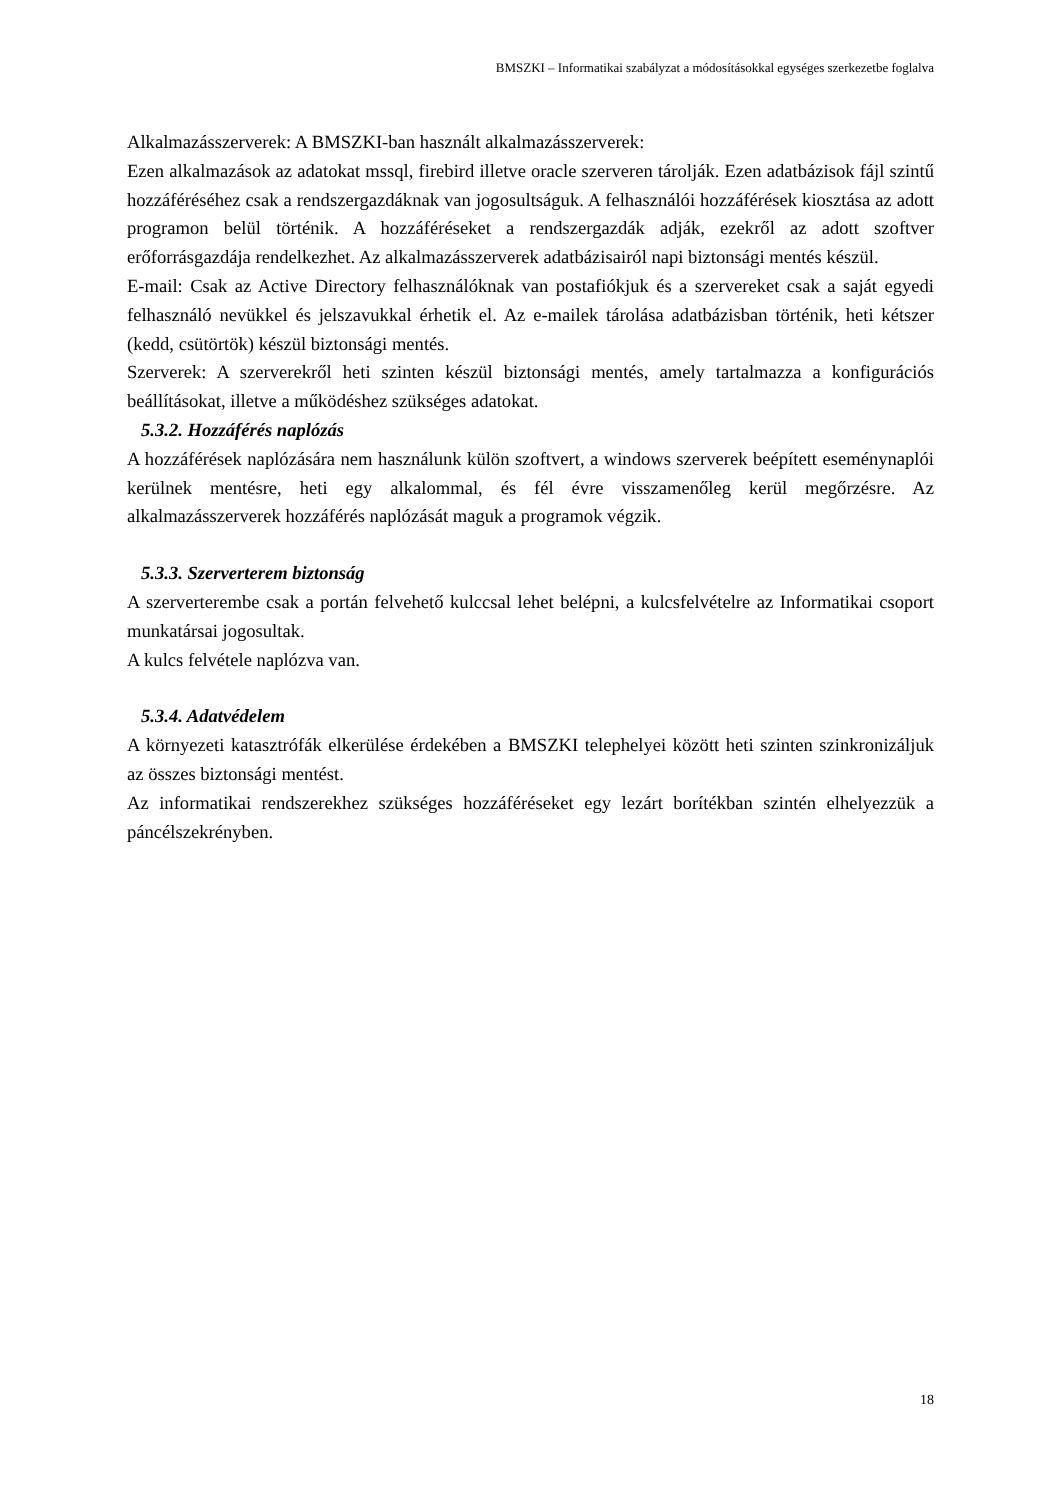BMSZKI – Informatikai szabályzat a módosításokkal egységes szerkezetbe foglalva
Alkalmazásszerverek: A BMSZKI-ban használt alkalmazásszerverek:
Ezen alkalmazások az adatokat mssql, firebird illetve oracle szerveren tárolják. Ezen adatbázisok fájl szintű hozzáféréséhez csak a rendszergazdáknak van jogosultságuk. A felhasználói hozzáférések kiosztása az adott programon belül történik. A hozzáféréseket a rendszergazdák adják, ezekről az adott szoftver erőforrásgazdája rendelkezhet. Az alkalmazásszerverek adatbázisairól napi biztonsági mentés készül.
E-mail: Csak az Active Directory felhasználóknak van postafiókjuk és a szervereket csak a saját egyedi felhasználó nevükkel és jelszavukkal érhetik el. Az e-mailek tárolása adatbázisban történik, heti kétszer (kedd, csütörtök) készül biztonsági mentés.
Szerverek: A szerverekről heti szinten készül biztonsági mentés, amely tartalmazza a konfigurációs beállításokat, illetve a működéshez szükséges adatokat.
5.3.2. Hozzáférés naplózás
A hozzáférések naplózására nem használunk külön szoftvert, a windows szerverek beépített eseménynaplói kerülnek mentésre, heti egy alkalommal, és fél évre visszamenőleg kerül megőrzésre. Az alkalmazásszerverek hozzáférés naplózását maguk a programok végzik.
5.3.3. Szerverterem biztonság
A szerverterembe csak a portán felvehető kulccsal lehet belépni, a kulcsfelvételre az Informatikai csoport munkatársai jogosultak.
A kulcs felvétele naplózva van.
5.3.4. Adatvédelem
A környezeti katasztrófák elkerülése érdekében a BMSZKI telephelyei között heti szinten szinkronizáljuk az összes biztonsági mentést.
Az informatikai rendszerekhez szükséges hozzáféréseket egy lezárt borítékban szintén elhelyezzük a páncélszekrényben.
18